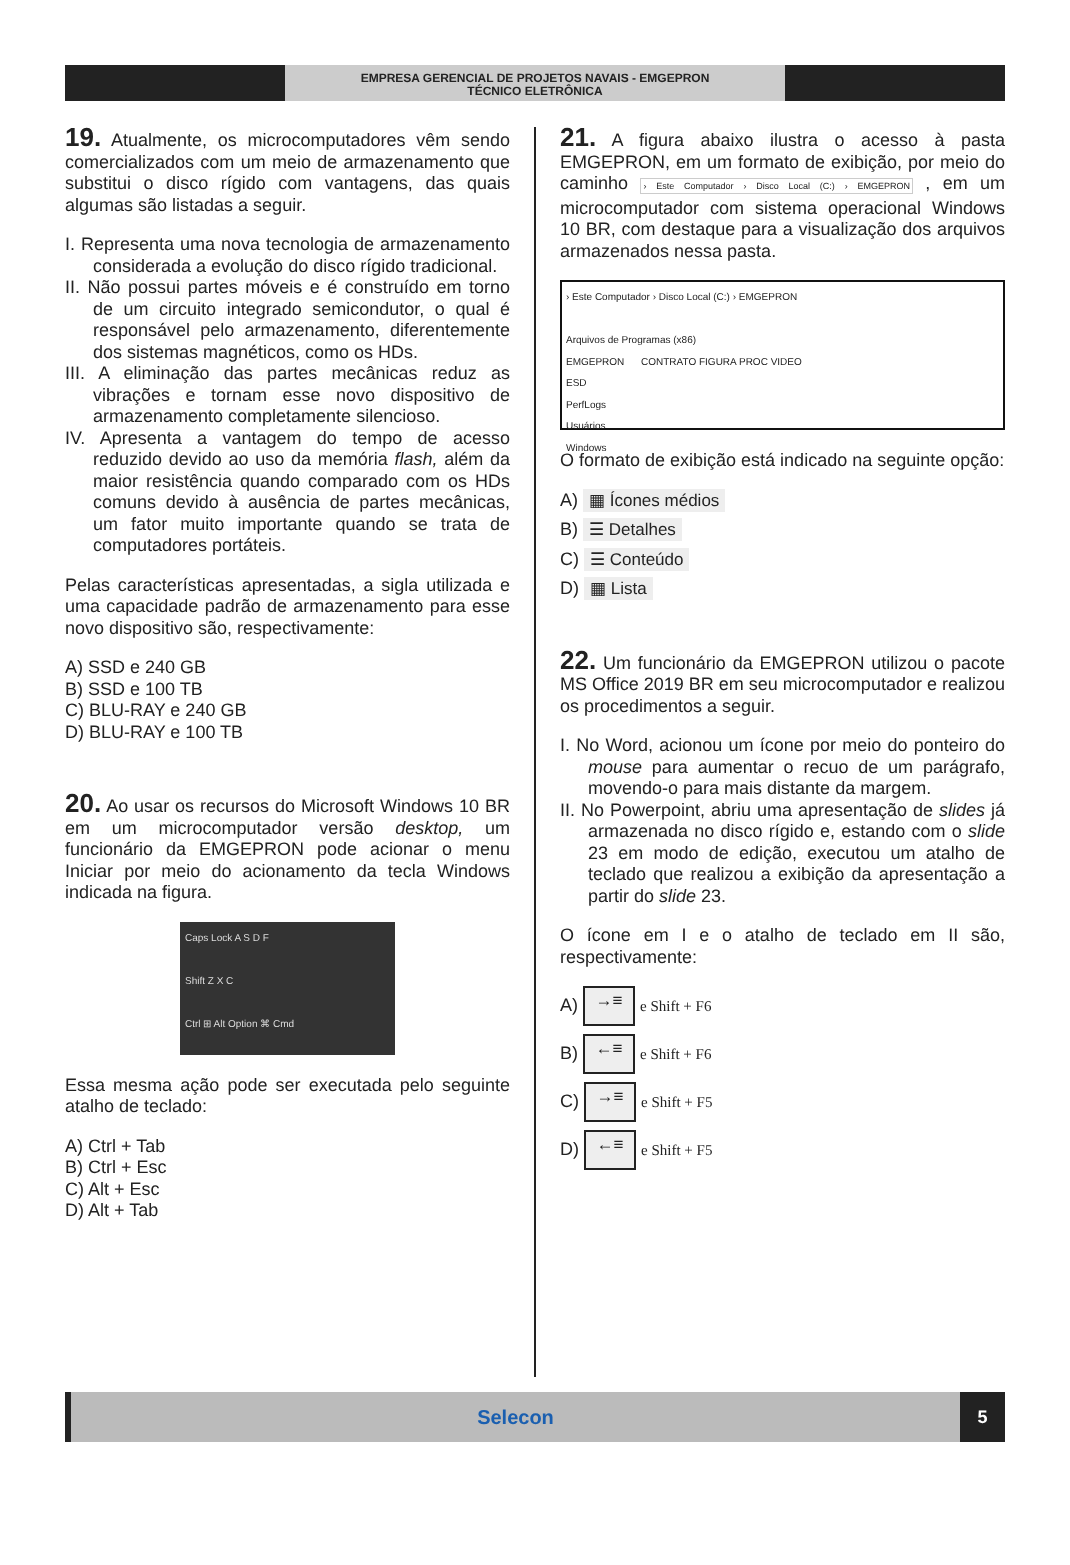EMPRESA GERENCIAL DE PROJETOS NAVAIS - EMGEPRON
TÉCNICO ELETRÔNICA
19. Atualmente, os microcomputadores vêm sendo comercializados com um meio de armazenamento que substitui o disco rígido com vantagens, das quais algumas são listadas a seguir.
I. Representa uma nova tecnologia de armazenamento considerada a evolução do disco rígido tradicional.
II. Não possui partes móveis e é construído em torno de um circuito integrado semicondutor, o qual é responsável pelo armazenamento, diferentemente dos sistemas magnéticos, como os HDs.
III. A eliminação das partes mecânicas reduz as vibrações e tornam esse novo dispositivo de armazenamento completamente silencioso.
IV. Apresenta a vantagem do tempo de acesso reduzido devido ao uso da memória flash, além da maior resistência quando comparado com os HDs comuns devido à ausência de partes mecânicas, um fator muito importante quando se trata de computadores portáteis.
Pelas características apresentadas, a sigla utilizada e uma capacidade padrão de armazenamento para esse novo dispositivo são, respectivamente:
A) SSD e 240 GB
B) SSD e 100 TB
C) BLU-RAY e 240 GB
D) BLU-RAY e 100 TB
20. Ao usar os recursos do Microsoft Windows 10 BR em um microcomputador versão desktop, um funcionário da EMGEPRON pode acionar o menu Iniciar por meio do acionamento da tecla Windows indicada na figura.
Caps Lock A S D F
Shift Z X C
Ctrl ⊞ Alt Option ⌘ Cmd
Essa mesma ação pode ser executada pelo seguinte atalho de teclado:
A) Ctrl + Tab
B) Ctrl + Esc
C) Alt + Esc
D) Alt + Tab
21. A figura abaixo ilustra o acesso à pasta EMGEPRON, em um formato de exibição, por meio do caminho › Este Computador › Disco Local (C:) › EMGEPRON , em um microcomputador com sistema operacional Windows 10 BR, com destaque para a visualização dos arquivos armazenados nessa pasta.
› Este Computador › Disco Local (C:) › EMGEPRON
Arquivos de Programas (x86)
EMGEPRON CONTRATO FIGURA PROC VIDEO
ESD
PerfLogs
Usuários
Windows
O formato de exibição está indicado na seguinte opção:
A) ▦ Ícones médios
B) ☰ Detalhes
C) ☰ Conteúdo
D) ▦ Lista
22. Um funcionário da EMGEPRON utilizou o pacote MS Office 2019 BR em seu microcomputador e realizou os procedimentos a seguir.
I. No Word, acionou um ícone por meio do ponteiro do mouse para aumentar o recuo de um parágrafo, movendo-o para mais distante da margem.
II. No Powerpoint, abriu uma apresentação de slides já armazenada no disco rígido e, estando com o slide 23 em modo de edição, executou um atalho de teclado que realizou a exibição da apresentação a partir do slide 23.
O ícone em I e o atalho de teclado em II são, respectivamente:
A) →≡ e Shift + F6
B) ←≡ e Shift + F6
C) →≡ e Shift + F5
D) ←≡ e Shift + F5
Selecon 5